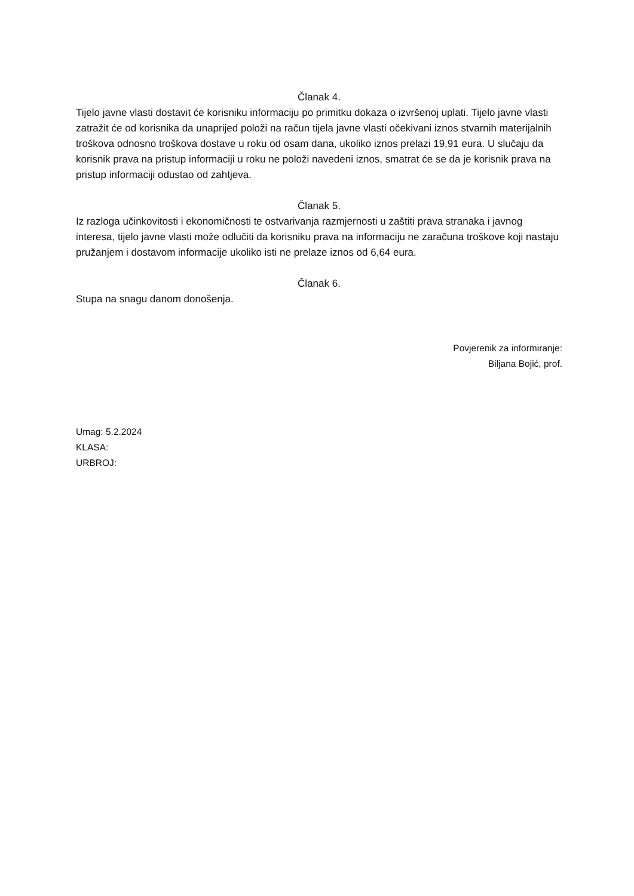Članak 4.
Tijelo javne vlasti dostavit će korisniku informaciju po primitku dokaza o izvršenoj uplati. Tijelo javne vlasti zatražit će od korisnika da unaprijed položi na račun tijela javne vlasti očekivani iznos stvarnih materijalnih troškova odnosno troškova dostave u roku od osam dana, ukoliko iznos prelazi 19,91 eura. U slučaju da korisnik prava na pristup informaciji u roku ne položi navedeni iznos, smatrat će se da je korisnik prava na pristup informaciji odustao od zahtjeva.
Članak 5.
Iz razloga učinkovitosti i ekonomičnosti te ostvarivanja razmjernosti u zaštiti prava stranaka i javnog interesa, tijelo javne vlasti može odlučiti da korisniku prava na informaciju ne zaračuna troškove koji nastaju pružanjem i dostavom informacije ukoliko isti ne prelaze iznos od 6,64 eura.
Članak 6.
Stupa na snagu danom donošenja.
Povjerenik za informiranje:
Biljana Bojić, prof.
Umag: 5.2.2024
KLASA:
URBROJ: